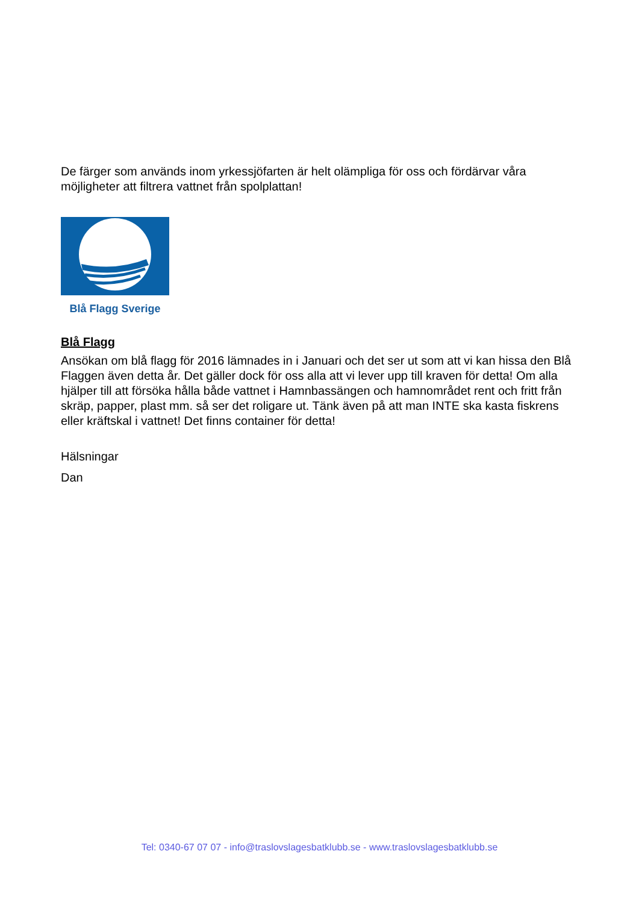De färger som används inom yrkessjöfarten är helt olämpliga för oss och fördärvar våra möjligheter att filtrera vattnet från spolplattan!
Blå Flagg Sverige
Blå Flagg
Ansökan om blå flagg för 2016 lämnades in i Januari och det ser ut som att vi kan hissa den Blå Flaggen även detta år. Det gäller dock för oss alla att vi lever upp till kraven för detta! Om alla hjälper till att försöka hålla både vattnet i Hamnbassängen och hamnområdet rent och fritt från skräp, papper, plast mm. så ser det roligare ut. Tänk även på att man INTE ska kasta fiskrens eller kräftskal i vattnet! Det finns container för detta!
Hälsningar
Dan
Tel: 0340-67 07 07 - info@traslovslagesbatklubb.se - www.traslovslagesbatklubb.se